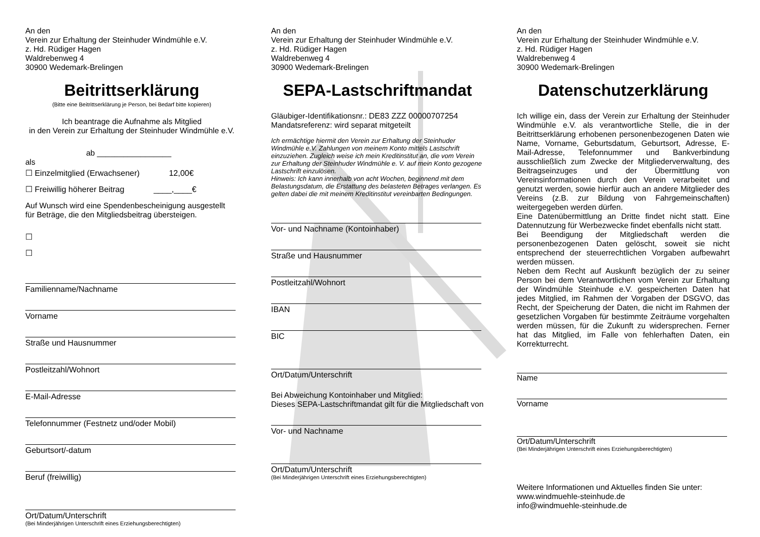An den
Verein zur Erhaltung der Steinhuder Windmühle e.V.
z. Hd. Rüdiger Hagen
Waldrebenweg 4
30900 Wedemark-Brelingen
Beitrittserklärung
(Bitte eine Beitrittserklärung je Person, bei Bedarf bitte kopieren)
Ich beantrage die Aufnahme als Mitglied
in den Verein zur Erhaltung der Steinhuder Windmühle e.V.
ab _________________
als
☐ Einzelmitglied (Erwachsener) 12,00€
☐ Freiwillig höherer Beitrag ____,____€
Auf Wunsch wird eine Spendenbescheinigung ausgestellt
für Beträge, die den Mitgliedsbeitrag übersteigen.
☐
☐
Familienname/Nachname
Vorname
Straße und Hausnummer
Postleitzahl/Wohnort
E-Mail-Adresse
Telefonnummer (Festnetz und/oder Mobil)
Geburtsort/-datum
Beruf (freiwillig)
Ort/Datum/Unterschrift
(Bei Minderjährigen Unterschrift eines Erziehungsberechtigten)
An den
Verein zur Erhaltung der Steinhuder Windmühle e.V.
z. Hd. Rüdiger Hagen
Waldrebenweg 4
30900 Wedemark-Brelingen
SEPA-Lastschriftmandat
Gläubiger-Identifikationsnr.: DE83 ZZZ 00000707254
Mandatsreferenz: wird separat mitgeteilt
Ich ermächtige hiermit den Verein zur Erhaltung der Steinhuder Windmühle e.V. Zahlungen von meinem Konto mittels Lastschrift einzuziehen. Zugleich weise ich mein Kreditinstitut an, die vom Verein zur Erhaltung der Steinhuder Windmühle e. V. auf mein Konto gezogene Lastschrift einzulösen.
Hinweis: Ich kann innerhalb von acht Wochen, beginnend mit dem Belastungsdatum, die Erstattung des belasteten Betrages verlangen. Es gelten dabei die mit meinem Kreditinstitut vereinbarten Bedingungen.
Vor- und Nachname (Kontoinhaber)
Straße und Hausnummer
Postleitzahl/Wohnort
IBAN
BIC
Ort/Datum/Unterschrift
Bei Abweichung Kontoinhaber und Mitglied:
Dieses SEPA-Lastschriftmandat gilt für die Mitgliedschaft von
Vor- und Nachname
Ort/Datum/Unterschrift
(Bei Minderjährigen Unterschrift eines Erziehungsberechtigten)
An den
Verein zur Erhaltung der Steinhuder Windmühle e.V.
z. Hd. Rüdiger Hagen
Waldrebenweg 4
30900 Wedemark-Brelingen
Datenschutzerklärung
Ich willige ein, dass der Verein zur Erhaltung der Steinhuder Windmühle e.V. als verantwortliche Stelle, die in der Beitrittserklärung erhobenen personenbezogenen Daten wie Name, Vorname, Geburtsdatum, Geburtsort, Adresse, E-Mail-Adresse, Telefonnummer und Bankverbindung ausschließlich zum Zwecke der Mitgliederverwaltung, des Beitragseinzuges und der Übermittlung von Vereinsinformationen durch den Verein verarbeitet und genutzt werden, sowie hierfür auch an andere Mitglieder des Vereins (z.B. zur Bildung von Fahrgemeinschaften) weitergegeben werden dürfen.
Eine Datenübermittlung an Dritte findet nicht statt. Eine Datennutzung für Werbezwecke findet ebenfalls nicht statt.
Bei Beendigung der Mitgliedschaft werden die personenbezogenen Daten gelöscht, soweit sie nicht entsprechend der steuerrechtlichen Vorgaben aufbewahrt werden müssen.
Neben dem Recht auf Auskunft bezüglich der zu seiner Person bei dem Verantwortlichen vom Verein zur Erhaltung der Windmühle Steinhude e.V. gespeicherten Daten hat jedes Mitglied, im Rahmen der Vorgaben der DSGVO, das Recht, der Speicherung der Daten, die nicht im Rahmen der gesetzlichen Vorgaben für bestimmte Zeiträume vorgehalten werden müssen, für die Zukunft zu widersprechen. Ferner hat das Mitglied, im Falle von fehlerhaften Daten, ein Korrekturrecht.
Name
Vorname
Ort/Datum/Unterschrift
(Bei Minderjährigen Unterschrift eines Erziehungsberechtigten)
Weitere Informationen und Aktuelles finden Sie unter:
www.windmuehle-steinhude.de
info@windmuehle-steinhude.de